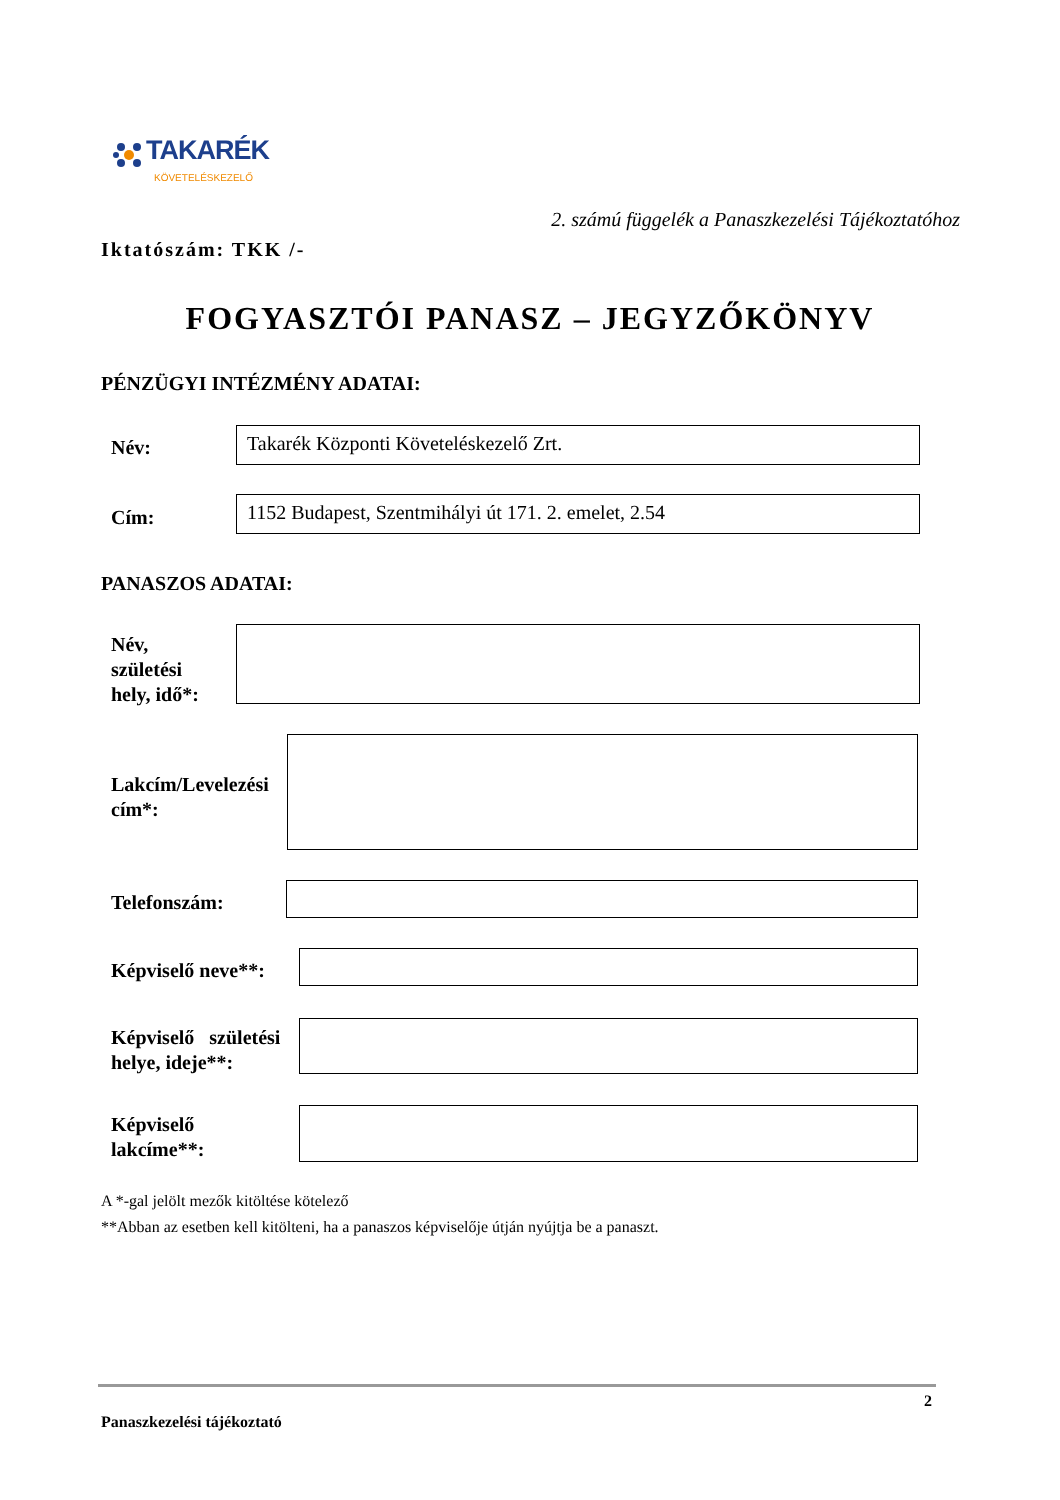TAKARÉK
KÖVETELÉSKEZELŐ
2. számú függelék a Panaszkezelési Tájékoztatóhoz
Iktatószám: TKK /-
FOGYASZTÓI PANASZ – JEGYZŐKÖNYV
PÉNZÜGYI INTÉZMÉNY ADATAI:
Név: Takarék Központi Követeléskezelő Zrt.
Cím: 1152 Budapest, Szentmihályi út 171. 2. emelet, 2.54
PANASZOS ADATAI:
Név,
születési
hely, idő*:
Lakcím/Levelezési
cím*:
Telefonszám:
Képviselő neve**:
Képviselő születési
helye, ideje**:
Képviselő
lakcíme**:
A *-gal jelölt mezők kitöltése kötelező
**Abban az esetben kell kitölteni, ha a panaszos képviselője útján nyújtja be a panaszt.
2
Panaszkezelési tájékoztató